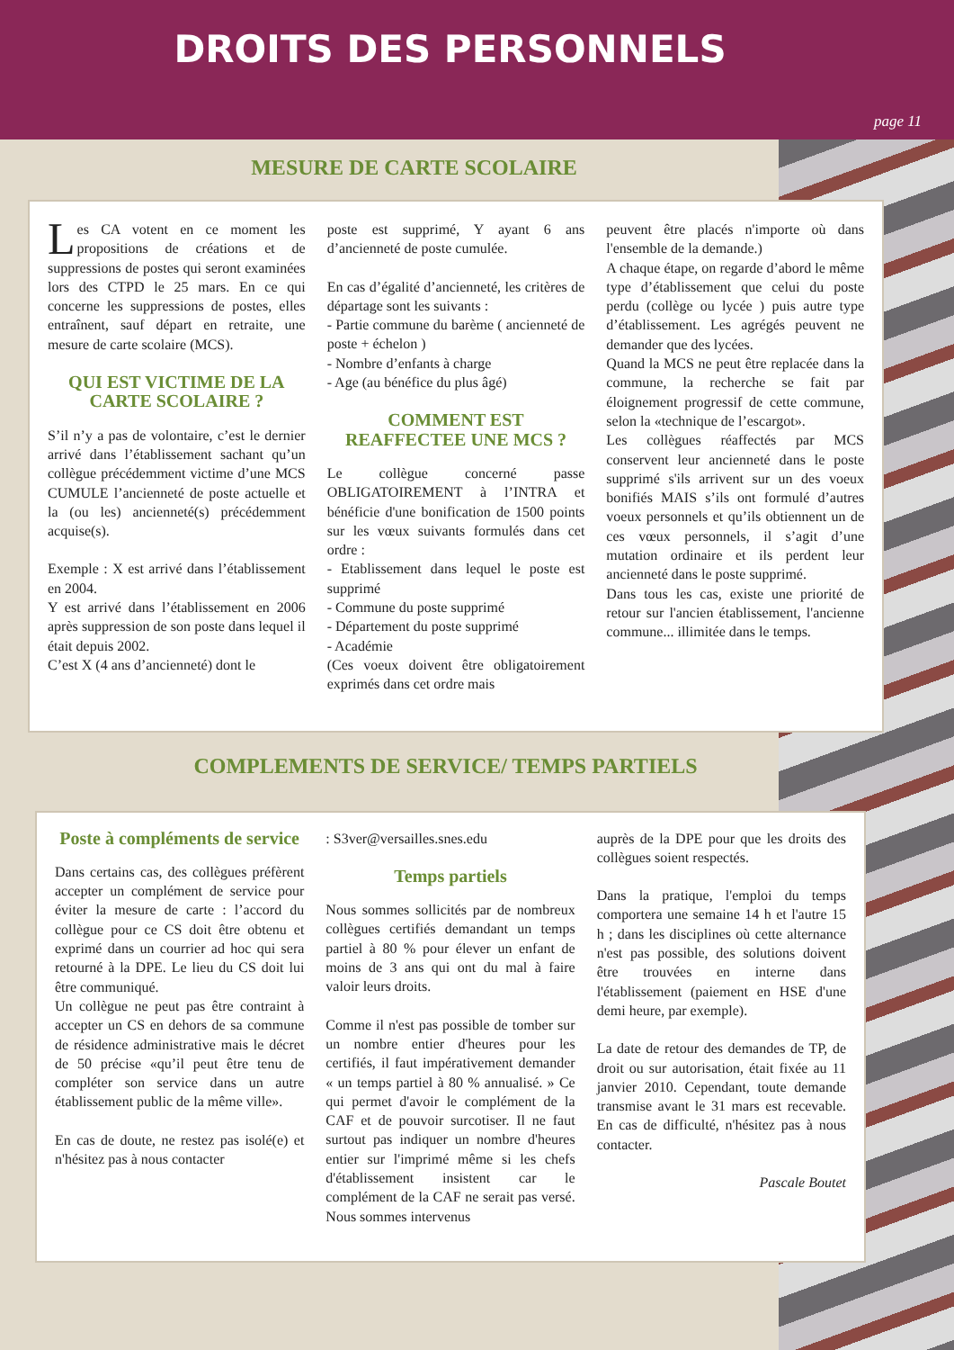DROITS DES PERSONNELS
page 11
MESURE DE CARTE SCOLAIRE
Les CA votent en ce moment les propositions de créations et de suppressions de postes qui seront examinées lors des CTPD le 25 mars. En ce qui concerne les suppressions de postes, elles entraînent, sauf départ en retraite, une mesure de carte scolaire (MCS).
QUI EST VICTIME DE LA CARTE SCOLAIRE ?
S’il n’y a pas de volontaire, c’est le dernier arrivé dans l’établissement sachant qu’un collègue précédemment victime d’une MCS CUMULE l’ancienneté de poste actuelle et la (ou les) ancienneté(s) précédemment acquise(s).
Exemple : X est arrivé dans l’établissement en 2004.
Y est arrivé dans l’établissement en 2006 après suppression de son poste dans lequel il était depuis 2002.
C’est X (4 ans d’ancienneté) dont le
poste est supprimé, Y ayant 6 ans d’ancienneté de poste cumulée.
En cas d’égalité d’ancienneté, les critères de départage sont les suivants :
- Partie commune du barème ( ancienneté de poste + échelon )
- Nombre d’enfants à charge
- Age (au bénéfice du plus âgé)
COMMENT EST REAFFECTEE UNE MCS ?
Le collègue concerné passe OBLIGATOIREMENT à l’INTRA et bénéficie d'une bonification de 1500 points sur les vœux suivants formulés dans cet ordre :
- Etablissement dans lequel le poste est supprimé
- Commune du poste supprimé
- Département du poste supprimé
- Académie
(Ces voeux doivent être obligatoirement exprimés dans cet ordre mais
peuvent être placés n'importe où dans l'ensemble de la demande.)
A chaque étape, on regarde d’abord le même type d’établissement que celui du poste perdu (collège ou lycée ) puis autre type d’établissement. Les agrégés peuvent ne demander que des lycées.
Quand la MCS ne peut être replacée dans la commune, la recherche se fait par éloignement progressif de cette commune, selon la «technique de l’escargot».
Les collègues réaffectés par MCS conservent leur ancienneté dans le poste supprimé s'ils arrivent sur un des voeux bonifiés MAIS s’ils ont formulé d’autres voeux personnels et qu’ils obtiennent un de ces vœux personnels, il s’agit d’une mutation ordinaire et ils perdent leur ancienneté dans le poste supprimé.
Dans tous les cas, existe une priorité de retour sur l'ancien établissement, l'ancienne commune... illimitée dans le temps.
COMPLEMENTS DE SERVICE/ TEMPS PARTIELS
Poste à compléments de service
Dans certains cas, des collègues préfèrent accepter un complément de service pour éviter la mesure de carte : l’accord du collègue pour ce CS doit être obtenu et exprimé dans un courrier ad hoc qui sera retourné à la DPE. Le lieu du CS doit lui être communiqué.
Un collègue ne peut pas être contraint à accepter un CS en dehors de sa commune de résidence administrative mais le décret de 50 précise «qu’il peut être tenu de compléter son service dans un autre établissement public de la même ville».
En cas de doute, ne restez pas isolé(e) et n'hésitez pas à nous contacter
: S3ver@versailles.snes.edu
Temps partiels
Nous sommes sollicités par de nombreux collègues certifiés demandant un temps partiel à 80 % pour élever un enfant de moins de 3 ans qui ont du mal à faire valoir leurs droits.
Comme il n'est pas possible de tomber sur un nombre entier d'heures pour les certifiés, il faut impérativement demander « un temps partiel à 80 % annualisé. » Ce qui permet d'avoir le complément de la CAF et de pouvoir surcotiser. Il ne faut surtout pas indiquer un nombre d'heures entier sur l'imprimé même si les chefs d'établissement insistent car le complément de la CAF ne serait pas versé. Nous sommes intervenus
auprès de la DPE pour que les droits des collègues soient respectés.
Dans la pratique, l'emploi du temps comportera une semaine 14 h et l'autre 15 h ; dans les disciplines où cette alternance n'est pas possible, des solutions doivent être trouvées en interne dans l'établissement (paiement en HSE d'une demi heure, par exemple).
La date de retour des demandes de TP, de droit ou sur autorisation, était fixée au 11 janvier 2010. Cependant, toute demande transmise avant le 31 mars est recevable. En cas de difficulté, n'hésitez pas à nous contacter.
Pascale Boutet